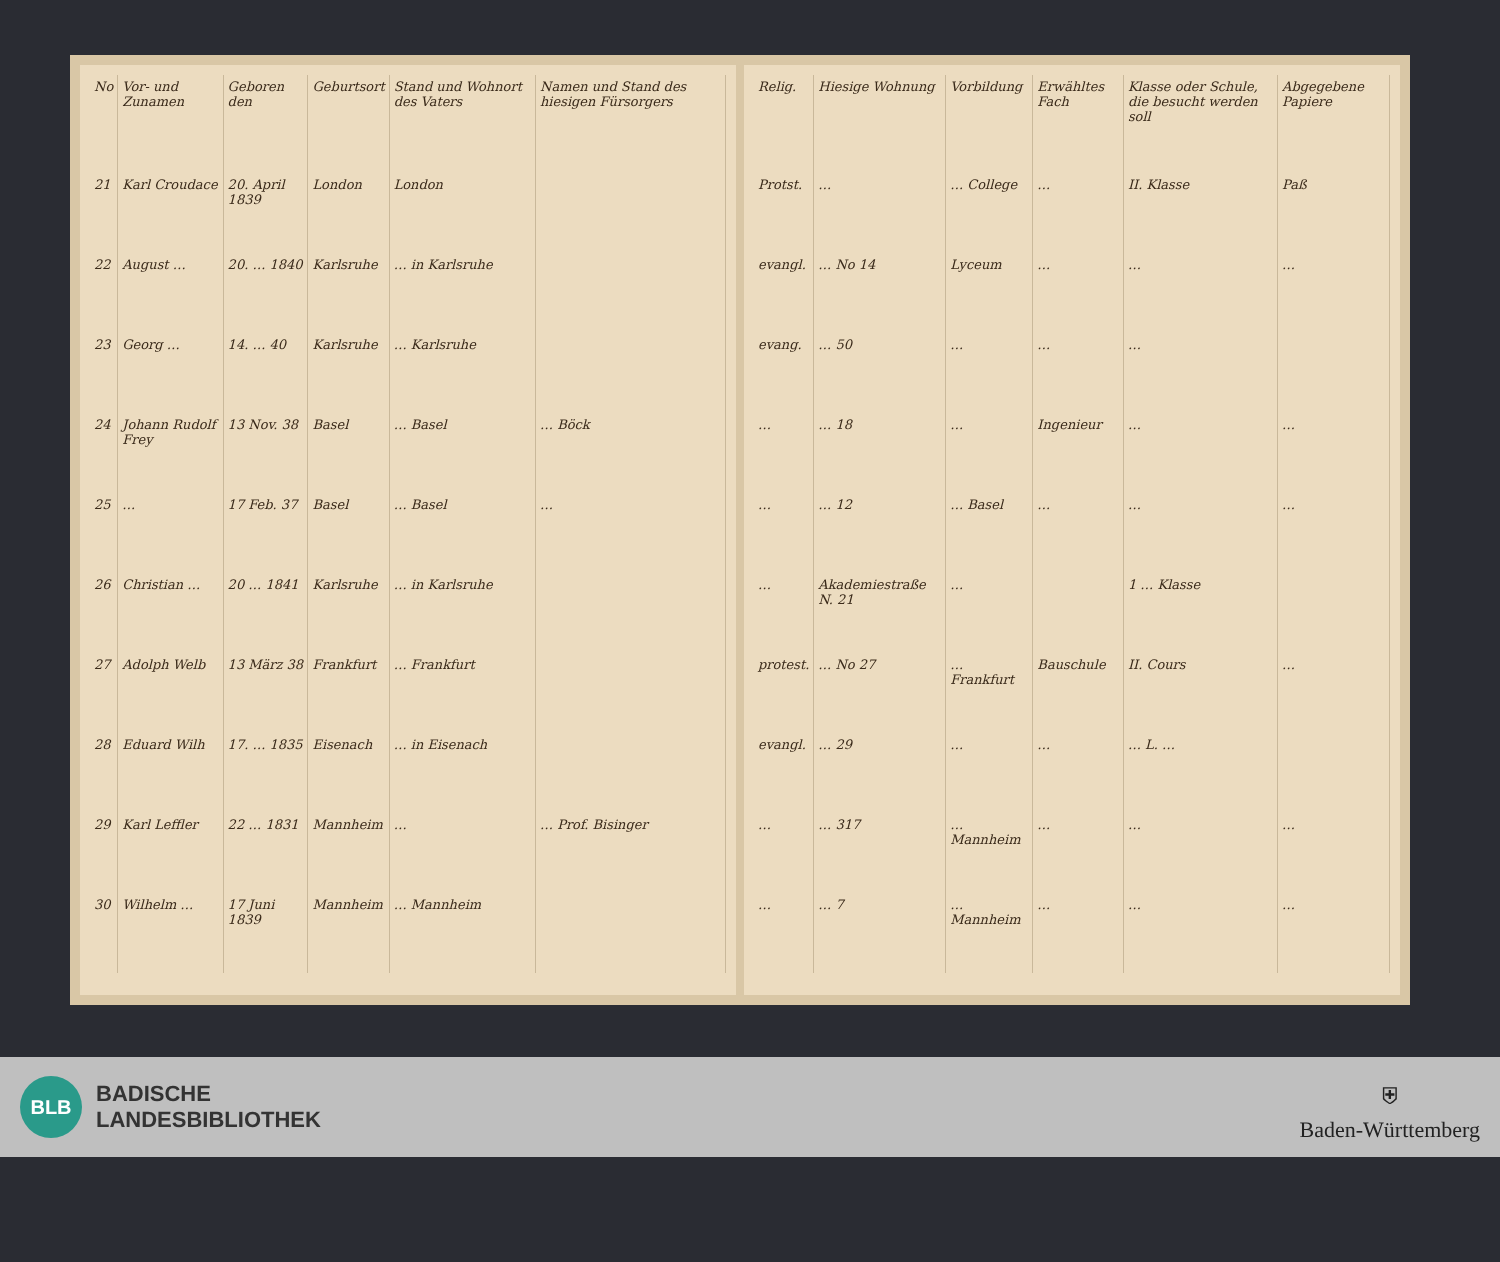| No | Vor- und Zunamen | Geboren den | Geburtsort | Stand und Wohnort des Vaters | Namen und Stand des hiesigen Fürsorgers |
| --- | --- | --- | --- | --- | --- |
| 21 | Karl Croudace | 20. April 1839 | London | London | |
| 22 | August … | 20. … 1840 | Karlsruhe | … in Karlsruhe | |
| 23 | Georg … | 14. … 40 | Karlsruhe | … Karlsruhe | |
| 24 | Johann Rudolf Frey | 13 Nov. 38 | Basel | … Basel | … Böck |
| 25 | … | 17 Feb. 37 | Basel | … Basel | … |
| 26 | Christian … | 20 … 1841 | Karlsruhe | … in Karlsruhe | |
| 27 | Adolph Welb | 13 März 38 | Frankfurt | … Frankfurt | |
| 28 | Eduard Wilh | 17. … 1835 | Eisenach | … in Eisenach | |
| 29 | Karl Leffler | 22 … 1831 | Mannheim | … | … Prof. Bisinger |
| 30 | Wilhelm … | 17 Juni 1839 | Mannheim | … Mannheim | |
| Relig. | Hiesige Wohnung | Vorbildung | Erwähltes Fach | Klasse oder Schule, die besucht werden soll | Abgegebene Papiere |
| --- | --- | --- | --- | --- | --- |
| Protst. | … | … College | … | II. Klasse | Paß |
| evangl. | … No 14 | Lyceum | … | … | … |
| evang. | … 50 | … | … | … | |
| … | … 18 | … | Ingenieur | … | … |
| … | … 12 | … Basel | … | … | … |
| … | Akademiestraße N. 21 | … | | 1 … Klasse | |
| protest. | … No 27 | … Frankfurt | Bauschule | II. Cours | … |
| evangl. | … 29 | … | … | … L. … | |
| … | … 317 | … Mannheim | … | … | … |
| … | … 7 | … Mannheim | … | … | … |
BLB
BADISCHE
LANDESBIBLIOTHEK
⛨
Baden-Württemberg